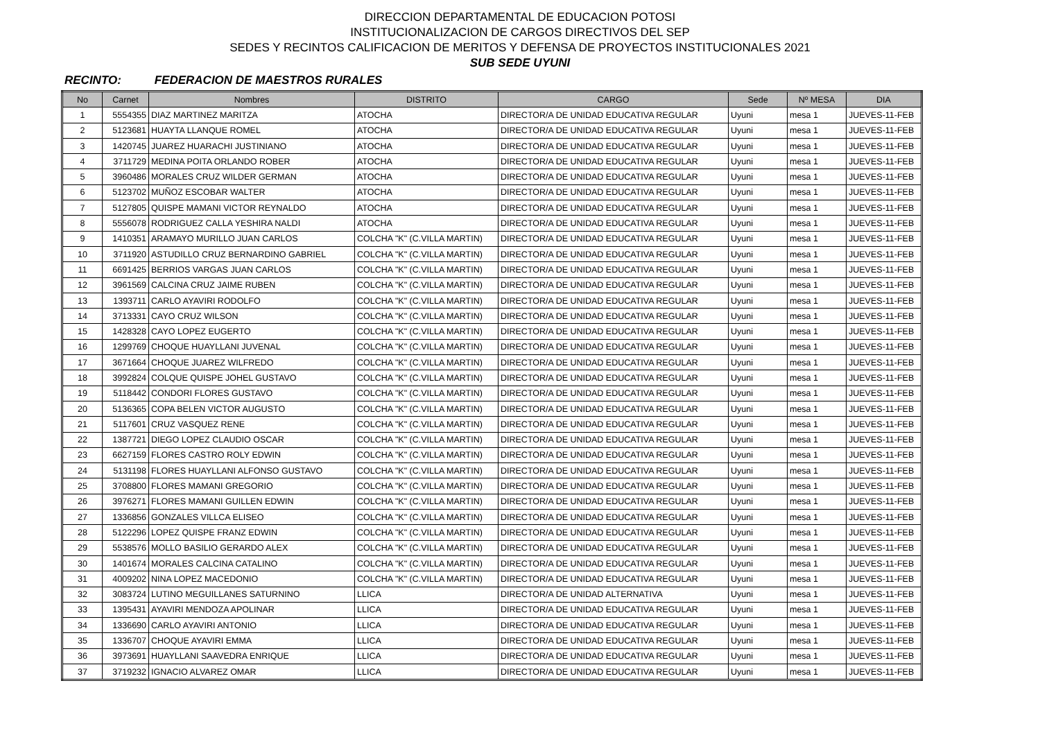DIRECCION DEPARTAMENTAL DE EDUCACION POTOSI
INSTITUCIONALIZACION DE CARGOS DIRECTIVOS DEL SEP
SEDES Y RECINTOS CALIFICACION DE MERITOS Y DEFENSA DE PROYECTOS INSTITUCIONALES 2021
SUB SEDE UYUNI
RECINTO: FEDERACION DE MAESTROS RURALES
| No | Carnet | Nombres | DISTRITO | CARGO | Sede | Nº MESA | DIA |
| --- | --- | --- | --- | --- | --- | --- | --- |
| 1 | 5554355 | DIAZ MARTINEZ MARITZA | ATOCHA | DIRECTOR/A DE UNIDAD EDUCATIVA REGULAR | Uyuni | mesa 1 | JUEVES-11-FEB |
| 2 | 5123681 | HUAYTA LLANQUE ROMEL | ATOCHA | DIRECTOR/A DE UNIDAD EDUCATIVA REGULAR | Uyuni | mesa 1 | JUEVES-11-FEB |
| 3 | 1420745 | JUAREZ HUARACHI JUSTINIANO | ATOCHA | DIRECTOR/A DE UNIDAD EDUCATIVA REGULAR | Uyuni | mesa 1 | JUEVES-11-FEB |
| 4 | 3711729 | MEDINA POITA ORLANDO ROBER | ATOCHA | DIRECTOR/A DE UNIDAD EDUCATIVA REGULAR | Uyuni | mesa 1 | JUEVES-11-FEB |
| 5 | 3960486 | MORALES CRUZ WILDER GERMAN | ATOCHA | DIRECTOR/A DE UNIDAD EDUCATIVA REGULAR | Uyuni | mesa 1 | JUEVES-11-FEB |
| 6 | 5123702 | MUÑOZ ESCOBAR WALTER | ATOCHA | DIRECTOR/A DE UNIDAD EDUCATIVA REGULAR | Uyuni | mesa 1 | JUEVES-11-FEB |
| 7 | 5127805 | QUISPE MAMANI VICTOR REYNALDO | ATOCHA | DIRECTOR/A DE UNIDAD EDUCATIVA REGULAR | Uyuni | mesa 1 | JUEVES-11-FEB |
| 8 | 5556078 | RODRIGUEZ CALLA YESHIRA NALDI | ATOCHA | DIRECTOR/A DE UNIDAD EDUCATIVA REGULAR | Uyuni | mesa 1 | JUEVES-11-FEB |
| 9 | 1410351 | ARAMAYO MURILLO JUAN CARLOS | COLCHA "K" (C.VILLA MARTIN) | DIRECTOR/A DE UNIDAD EDUCATIVA REGULAR | Uyuni | mesa 1 | JUEVES-11-FEB |
| 10 | 3711920 | ASTUDILLO CRUZ BERNARDINO GABRIEL | COLCHA "K" (C.VILLA MARTIN) | DIRECTOR/A DE UNIDAD EDUCATIVA REGULAR | Uyuni | mesa 1 | JUEVES-11-FEB |
| 11 | 6691425 | BERRIOS VARGAS JUAN CARLOS | COLCHA "K" (C.VILLA MARTIN) | DIRECTOR/A DE UNIDAD EDUCATIVA REGULAR | Uyuni | mesa 1 | JUEVES-11-FEB |
| 12 | 3961569 | CALCINA CRUZ JAIME RUBEN | COLCHA "K" (C.VILLA MARTIN) | DIRECTOR/A DE UNIDAD EDUCATIVA REGULAR | Uyuni | mesa 1 | JUEVES-11-FEB |
| 13 | 1393711 | CARLO AYAVIRI RODOLFO | COLCHA "K" (C.VILLA MARTIN) | DIRECTOR/A DE UNIDAD EDUCATIVA REGULAR | Uyuni | mesa 1 | JUEVES-11-FEB |
| 14 | 3713331 | CAYO CRUZ WILSON | COLCHA "K" (C.VILLA MARTIN) | DIRECTOR/A DE UNIDAD EDUCATIVA REGULAR | Uyuni | mesa 1 | JUEVES-11-FEB |
| 15 | 1428328 | CAYO LOPEZ EUGERTO | COLCHA "K" (C.VILLA MARTIN) | DIRECTOR/A DE UNIDAD EDUCATIVA REGULAR | Uyuni | mesa 1 | JUEVES-11-FEB |
| 16 | 1299769 | CHOQUE HUAYLLANI JUVENAL | COLCHA "K" (C.VILLA MARTIN) | DIRECTOR/A DE UNIDAD EDUCATIVA REGULAR | Uyuni | mesa 1 | JUEVES-11-FEB |
| 17 | 3671664 | CHOQUE JUAREZ WILFREDO | COLCHA "K" (C.VILLA MARTIN) | DIRECTOR/A DE UNIDAD EDUCATIVA REGULAR | Uyuni | mesa 1 | JUEVES-11-FEB |
| 18 | 3992824 | COLQUE QUISPE JOHEL GUSTAVO | COLCHA "K" (C.VILLA MARTIN) | DIRECTOR/A DE UNIDAD EDUCATIVA REGULAR | Uyuni | mesa 1 | JUEVES-11-FEB |
| 19 | 5118442 | CONDORI FLORES GUSTAVO | COLCHA "K" (C.VILLA MARTIN) | DIRECTOR/A DE UNIDAD EDUCATIVA REGULAR | Uyuni | mesa 1 | JUEVES-11-FEB |
| 20 | 5136365 | COPA BELEN VICTOR AUGUSTO | COLCHA "K" (C.VILLA MARTIN) | DIRECTOR/A DE UNIDAD EDUCATIVA REGULAR | Uyuni | mesa 1 | JUEVES-11-FEB |
| 21 | 5117601 | CRUZ VASQUEZ RENE | COLCHA "K" (C.VILLA MARTIN) | DIRECTOR/A DE UNIDAD EDUCATIVA REGULAR | Uyuni | mesa 1 | JUEVES-11-FEB |
| 22 | 1387721 | DIEGO LOPEZ CLAUDIO OSCAR | COLCHA "K" (C.VILLA MARTIN) | DIRECTOR/A DE UNIDAD EDUCATIVA REGULAR | Uyuni | mesa 1 | JUEVES-11-FEB |
| 23 | 6627159 | FLORES CASTRO ROLY EDWIN | COLCHA "K" (C.VILLA MARTIN) | DIRECTOR/A DE UNIDAD EDUCATIVA REGULAR | Uyuni | mesa 1 | JUEVES-11-FEB |
| 24 | 5131198 | FLORES HUAYLLANI ALFONSO GUSTAVO | COLCHA "K" (C.VILLA MARTIN) | DIRECTOR/A DE UNIDAD EDUCATIVA REGULAR | Uyuni | mesa 1 | JUEVES-11-FEB |
| 25 | 3708800 | FLORES MAMANI GREGORIO | COLCHA "K" (C.VILLA MARTIN) | DIRECTOR/A DE UNIDAD EDUCATIVA REGULAR | Uyuni | mesa 1 | JUEVES-11-FEB |
| 26 | 3976271 | FLORES MAMANI GUILLEN EDWIN | COLCHA "K" (C.VILLA MARTIN) | DIRECTOR/A DE UNIDAD EDUCATIVA REGULAR | Uyuni | mesa 1 | JUEVES-11-FEB |
| 27 | 1336856 | GONZALES VILLCA ELISEO | COLCHA "K" (C.VILLA MARTIN) | DIRECTOR/A DE UNIDAD EDUCATIVA REGULAR | Uyuni | mesa 1 | JUEVES-11-FEB |
| 28 | 5122296 | LOPEZ QUISPE FRANZ EDWIN | COLCHA "K" (C.VILLA MARTIN) | DIRECTOR/A DE UNIDAD EDUCATIVA REGULAR | Uyuni | mesa 1 | JUEVES-11-FEB |
| 29 | 5538576 | MOLLO BASILIO GERARDO ALEX | COLCHA "K" (C.VILLA MARTIN) | DIRECTOR/A DE UNIDAD EDUCATIVA REGULAR | Uyuni | mesa 1 | JUEVES-11-FEB |
| 30 | 1401674 | MORALES CALCINA CATALINO | COLCHA "K" (C.VILLA MARTIN) | DIRECTOR/A DE UNIDAD EDUCATIVA REGULAR | Uyuni | mesa 1 | JUEVES-11-FEB |
| 31 | 4009202 | NINA LOPEZ MACEDONIO | COLCHA "K" (C.VILLA MARTIN) | DIRECTOR/A DE UNIDAD EDUCATIVA REGULAR | Uyuni | mesa 1 | JUEVES-11-FEB |
| 32 | 3083724 | LUTINO MEGUILLANES SATURNINO | LLICA | DIRECTOR/A DE UNIDAD ALTERNATIVA | Uyuni | mesa 1 | JUEVES-11-FEB |
| 33 | 1395431 | AYAVIRI MENDOZA APOLINAR | LLICA | DIRECTOR/A DE UNIDAD EDUCATIVA REGULAR | Uyuni | mesa 1 | JUEVES-11-FEB |
| 34 | 1336690 | CARLO AYAVIRI ANTONIO | LLICA | DIRECTOR/A DE UNIDAD EDUCATIVA REGULAR | Uyuni | mesa 1 | JUEVES-11-FEB |
| 35 | 1336707 | CHOQUE AYAVIRI EMMA | LLICA | DIRECTOR/A DE UNIDAD EDUCATIVA REGULAR | Uyuni | mesa 1 | JUEVES-11-FEB |
| 36 | 3973691 | HUAYLLANI SAAVEDRA ENRIQUE | LLICA | DIRECTOR/A DE UNIDAD EDUCATIVA REGULAR | Uyuni | mesa 1 | JUEVES-11-FEB |
| 37 | 3719232 | IGNACIO ALVAREZ OMAR | LLICA | DIRECTOR/A DE UNIDAD EDUCATIVA REGULAR | Uyuni | mesa 1 | JUEVES-11-FEB |